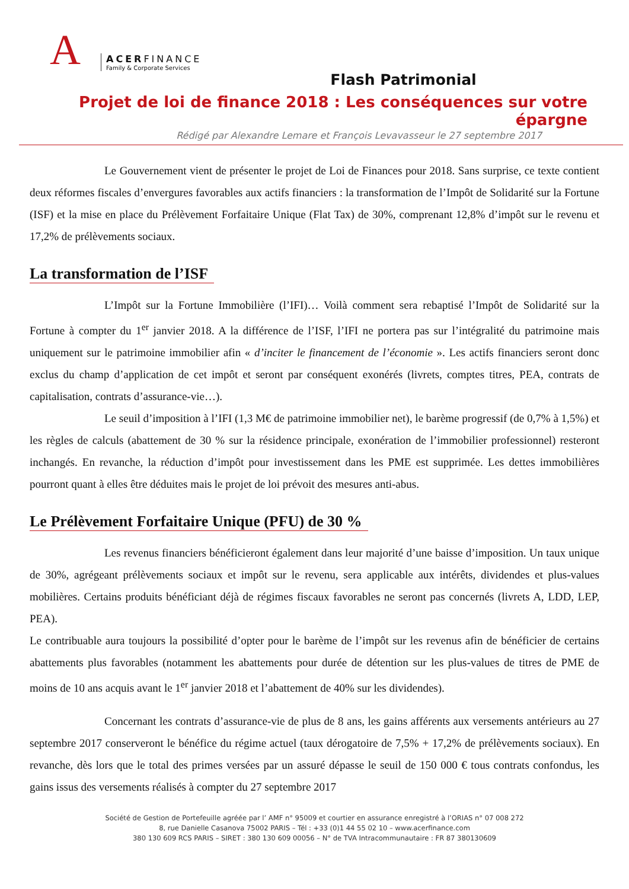A
ACERFINANCE
Family & Corporate Services
Flash Patrimonial
Projet de loi de finance 2018 : Les conséquences sur votre épargne
Rédigé par Alexandre Lemare et François Levavasseur le 27 septembre 2017
Le Gouvernement vient de présenter le projet de Loi de Finances pour 2018. Sans surprise, ce texte contient deux réformes fiscales d’envergures favorables aux actifs financiers : la transformation de l’Impôt de Solidarité sur la Fortune (ISF) et la mise en place du Prélèvement Forfaitaire Unique (Flat Tax) de 30%, comprenant 12,8% d’impôt sur le revenu et 17,2% de prélèvements sociaux.
La transformation de l’ISF
L’Impôt sur la Fortune Immobilière (l’IFI)… Voilà comment sera rebaptisé l’Impôt de Solidarité sur la Fortune à compter du 1<sup>er</sup> janvier 2018. A la différence de l’ISF, l’IFI ne portera pas sur l’intégralité du patrimoine mais uniquement sur le patrimoine immobilier afin « d’inciter le financement de l’économie ». Les actifs financiers seront donc exclus du champ d’application de cet impôt et seront par conséquent exonérés (livrets, comptes titres, PEA, contrats de capitalisation, contrats d’assurance-vie…).
Le seuil d’imposition à l’IFI (1,3 M€ de patrimoine immobilier net), le barème progressif (de 0,7% à 1,5%) et les règles de calculs (abattement de 30 % sur la résidence principale, exonération de l’immobilier professionnel) resteront inchangés. En revanche, la réduction d’impôt pour investissement dans les PME est supprimée. Les dettes immobilières pourront quant à elles être déduites mais le projet de loi prévoit des mesures anti-abus.
Le Prélèvement Forfaitaire Unique (PFU) de 30 %
Les revenus financiers bénéficieront également dans leur majorité d’une baisse d’imposition. Un taux unique de 30%, agrégeant prélèvements sociaux et impôt sur le revenu, sera applicable aux intérêts, dividendes et plus-values mobilières. Certains produits bénéficiant déjà de régimes fiscaux favorables ne seront pas concernés (livrets A, LDD, LEP, PEA).
Le contribuable aura toujours la possibilité d’opter pour le barème de l’impôt sur les revenus afin de bénéficier de certains abattements plus favorables (notamment les abattements pour durée de détention sur les plus-values de titres de PME de moins de 10 ans acquis avant le 1<sup>er</sup> janvier 2018 et l’abattement de 40% sur les dividendes).
Concernant les contrats d’assurance-vie de plus de 8 ans, les gains afférents aux versements antérieurs au 27 septembre 2017 conserveront le bénéfice du régime actuel (taux dérogatoire de 7,5% + 17,2% de prélèvements sociaux). En revanche, dès lors que le total des primes versées par un assuré dépasse le seuil de 150 000 € tous contrats confondus, les gains issus des versements réalisés à compter du 27 septembre 2017
Société de Gestion de Portefeuille agréée par l’ AMF n° 95009 et courtier en assurance enregistré à l’ORIAS n° 07 008 272
8, rue Danielle Casanova 75002 PARIS – Tél : +33 (0)1 44 55 02 10 – www.acerfinance.com
380 130 609 RCS PARIS – SIRET : 380 130 609 00056 – N° de TVA Intracommunautaire : FR 87 380130609